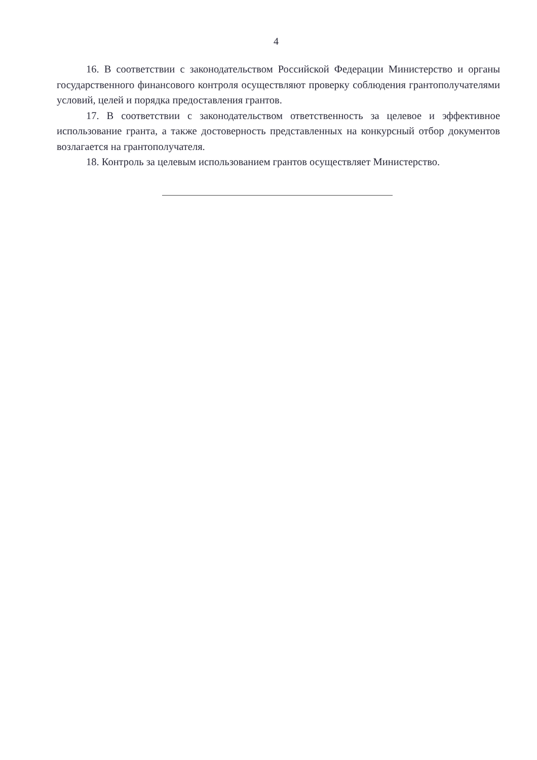4
16. В соответствии с законодательством Российской Федерации Министерство и органы государственного финансового контроля осуществляют проверку соблюдения грантополучателями условий, целей и порядка предоставления грантов.
17. В соответствии с законодательством ответственность за целевое и эффективное использование гранта, а также достоверность представленных на конкурсный отбор документов возлагается на грантополучателя.
18. Контроль за целевым использованием грантов осуществляет Министерство.